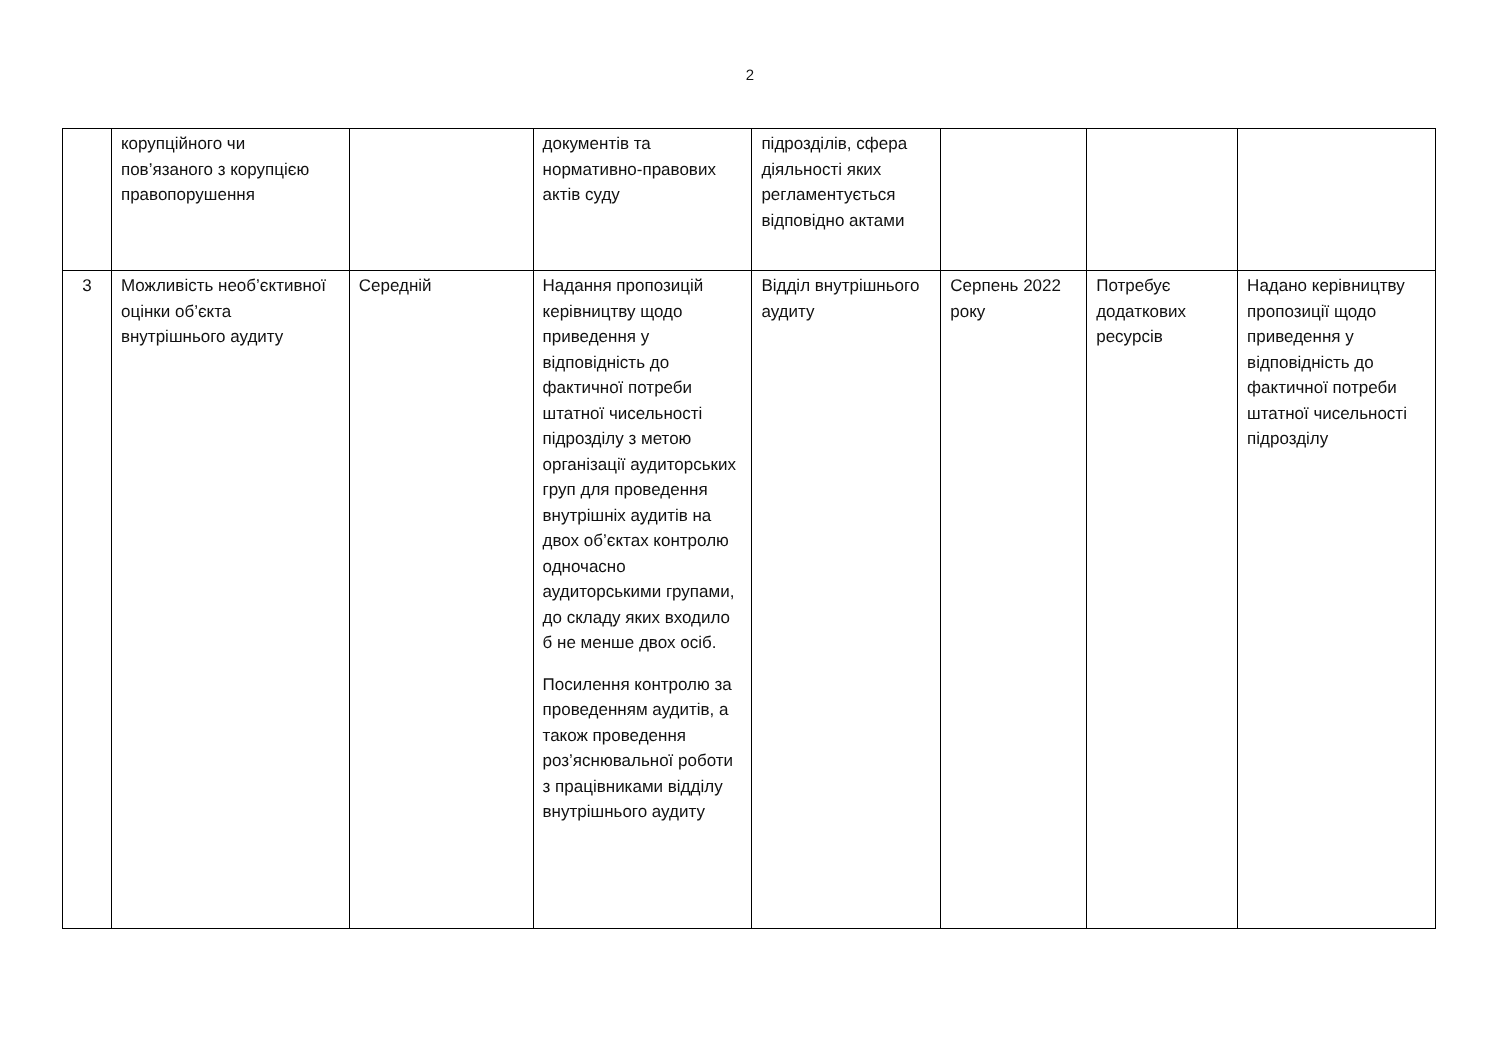2
| | корупційного чи пов’язаного з корупцією правопорушення | | документів та нормативно-правових актів суду | підрозділів, сфера діяльності яких регламентується відповідно актами | | | |
| 3 | Можливість необ’єктивної оцінки об’єкта внутрішнього аудиту | Середній | Надання пропозицій керівництву щодо приведення у відповідність до фактичної потреби штатної чисельності підрозділу з метою організації аудиторських груп для проведення внутрішніх аудитів на двох об’єктах контролю одночасно аудиторськими групами, до складу яких входило б не менше двох осіб. Посилення контролю за проведенням аудитів, а також проведення роз’яснювальної роботи з працівниками відділу внутрішнього аудиту | Відділ внутрішнього аудиту | Серпень 2022 року | Потребує додаткових ресурсів | Надано керівництву пропозиції щодо приведення у відповідність до фактичної потреби штатної чисельності підрозділу |